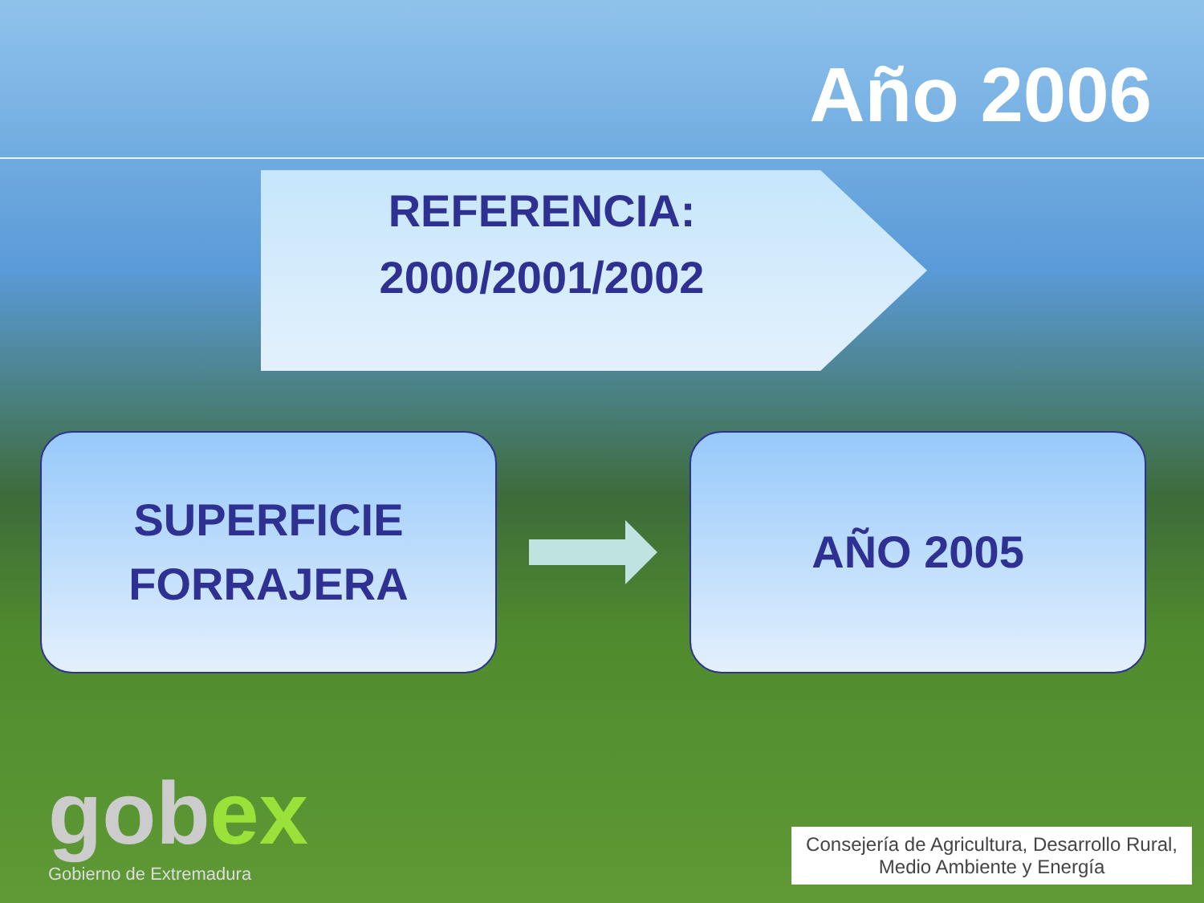Año 2006
REFERENCIA:
2000/2001/2002
SUPERFICIE
FORRAJERA
AÑO 2005
gobex
Gobierno de Extremadura
Consejería de Agricultura, Desarrollo Rural,
Medio Ambiente y Energía